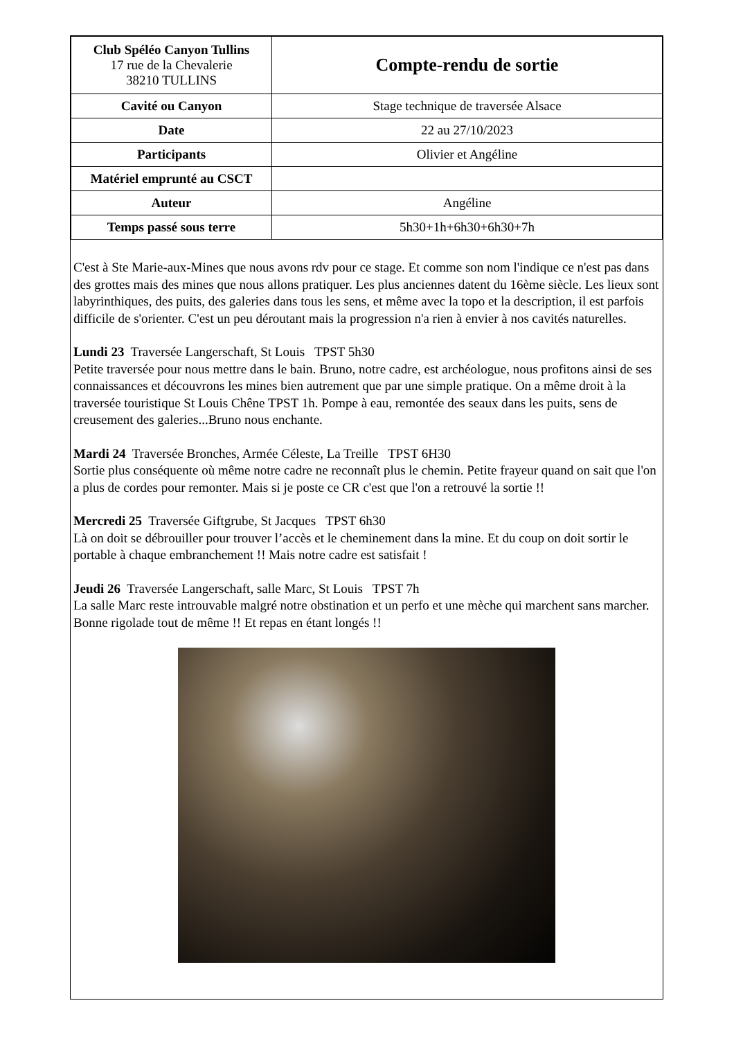| Club Spéléo Canyon Tullins 17 rue de la Chevalerie 38210 TULLINS | Compte-rendu de sortie |
| Cavité ou Canyon | Stage technique de traversée Alsace |
| Date | 22 au 27/10/2023 |
| Participants | Olivier et Angéline |
| Matériel emprunté au CSCT | |
| Auteur | Angéline |
| Temps passé sous terre | 5h30+1h+6h30+6h30+7h |
C'est à Ste Marie-aux-Mines que nous avons rdv pour ce stage. Et comme son nom l'indique ce n'est pas dans des grottes mais des mines que nous allons pratiquer. Les plus anciennes datent du 16ème siècle. Les lieux sont labyrinthiques, des puits, des galeries dans tous les sens, et même avec la topo et la description, il est parfois difficile de s'orienter. C'est un peu déroutant mais la progression n'a rien à envier à nos cavités naturelles.
Lundi 23 Traversée Langerschaft, St Louis TPST 5h30
Petite traversée pour nous mettre dans le bain. Bruno, notre cadre, est archéologue, nous profitons ainsi de ses connaissances et découvrons les mines bien autrement que par une simple pratique. On a même droit à la traversée touristique St Louis Chêne TPST 1h. Pompe à eau, remontée des seaux dans les puits, sens de creusement des galeries...Bruno nous enchante.
Mardi 24 Traversée Bronches, Armée Céleste, La Treille TPST 6H30
Sortie plus conséquente où même notre cadre ne reconnaît plus le chemin. Petite frayeur quand on sait que l'on a plus de cordes pour remonter. Mais si je poste ce CR c'est que l'on a retrouvé la sortie !!
Mercredi 25 Traversée Giftgrube, St Jacques TPST 6h30
Là on doit se débrouiller pour trouver l’accès et le cheminement dans la mine. Et du coup on doit sortir le portable à chaque embranchement !! Mais notre cadre est satisfait !
Jeudi 26 Traversée Langerschaft, salle Marc, St Louis TPST 7h
La salle Marc reste introuvable malgré notre obstination et un perfo et une mèche qui marchent sans marcher. Bonne rigolade tout de même !! Et repas en étant longés !!